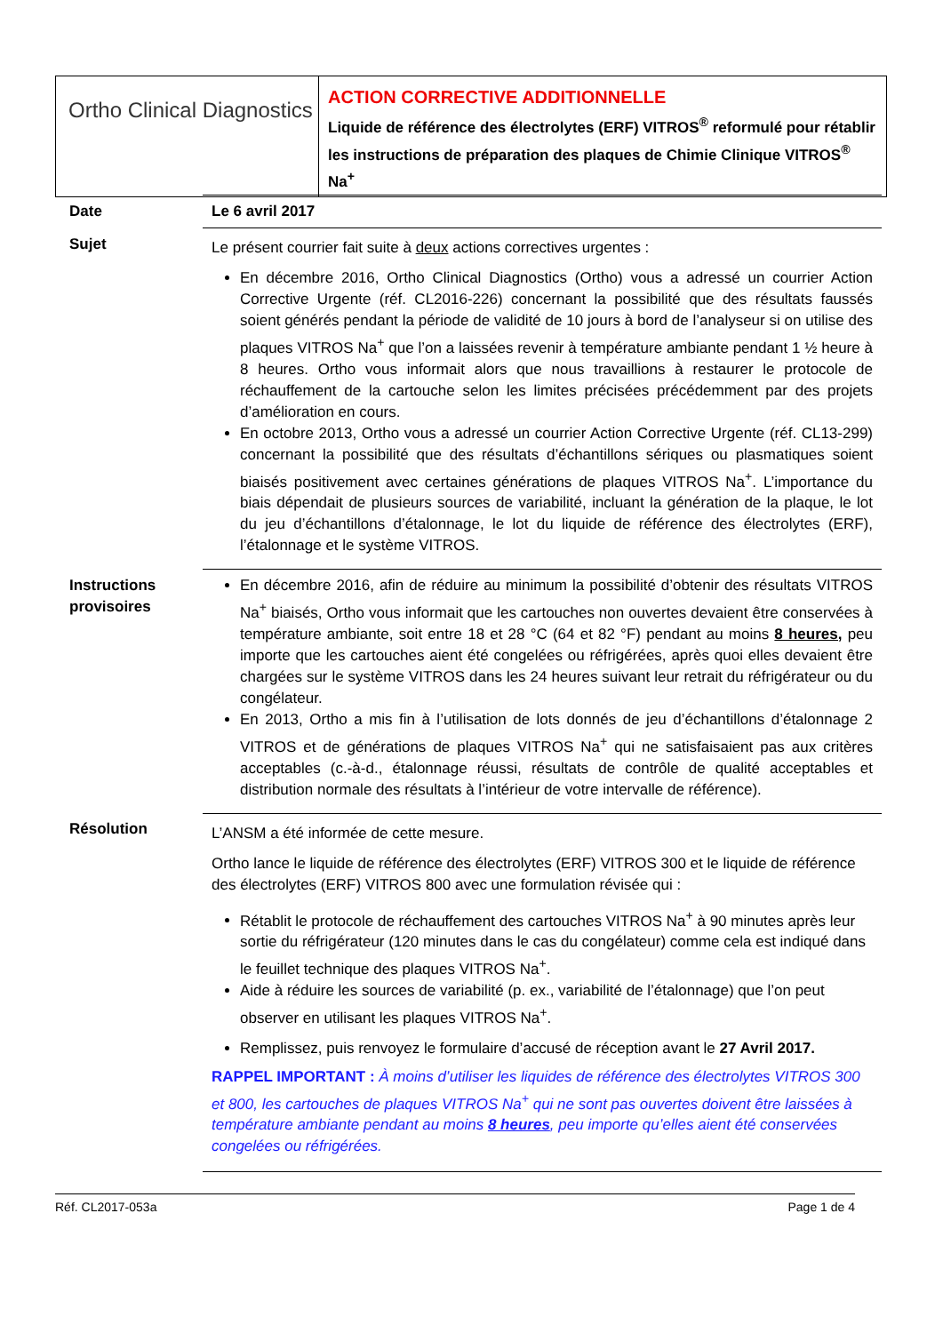Ortho Clinical Diagnostics
ACTION CORRECTIVE ADDITIONNELLE
Liquide de référence des électrolytes (ERF) VITROS<sup>®</sup> reformulé pour rétablir les instructions de préparation des plaques de Chimie Clinique VITROS<sup>®</sup> Na<sup>+</sup>
| Date | Le 6 avril 2017 |
| Sujet | Le présent courrier fait suite à deux actions correctives urgentes : En décembre 2016, Ortho Clinical Diagnostics (Ortho) vous a adressé un courrier Action Corrective Urgente (réf. CL2016-226) concernant la possibilité que des résultats faussés soient générés pendant la période de validité de 10 jours à bord de l’analyseur si on utilise des plaques VITROS Na<sup>+</sup> que l’on a laissées revenir à température ambiante pendant 1 ½ heure à 8 heures. Ortho vous informait alors que nous travaillions à restaurer le protocole de réchauffement de la cartouche selon les limites précisées précédemment par des projets d’amélioration en cours. En octobre 2013, Ortho vous a adressé un courrier Action Corrective Urgente (réf. CL13-299) concernant la possibilité que des résultats d’échantillons sériques ou plasmatiques soient biaisés positivement avec certaines générations de plaques VITROS Na<sup>+</sup>. L’importance du biais dépendait de plusieurs sources de variabilité, incluant la génération de la plaque, le lot du jeu d’échantillons d’étalonnage, le lot du liquide de référence des électrolytes (ERF), l’étalonnage et le système VITROS. |
| Instructions provisoires | En décembre 2016, afin de réduire au minimum la possibilité d’obtenir des résultats VITROS Na<sup>+</sup> biaisés, Ortho vous informait que les cartouches non ouvertes devaient être conservées à température ambiante, soit entre 18 et 28 °C (64 et 82 °F) pendant au moins 8 heures, peu importe que les cartouches aient été congelées ou réfrigérées, après quoi elles devaient être chargées sur le système VITROS dans les 24 heures suivant leur retrait du réfrigérateur ou du congélateur. En 2013, Ortho a mis fin à l’utilisation de lots donnés de jeu d’échantillons d’étalonnage 2 VITROS et de générations de plaques VITROS Na<sup>+</sup> qui ne satisfaisaient pas aux critères acceptables (c.-à-d., étalonnage réussi, résultats de contrôle de qualité acceptables et distribution normale des résultats à l’intérieur de votre intervalle de référence). |
| Résolution | L’ANSM a été informée de cette mesure. Ortho lance le liquide de référence des électrolytes (ERF) VITROS 300 et le liquide de référence des électrolytes (ERF) VITROS 800 avec une formulation révisée qui : Rétablit le protocole de réchauffement des cartouches VITROS Na<sup>+</sup> à 90 minutes après leur sortie du réfrigérateur (120 minutes dans le cas du congélateur) comme cela est indiqué dans le feuillet technique des plaques VITROS Na<sup>+</sup>. Aide à réduire les sources de variabilité (p. ex., variabilité de l’étalonnage) que l’on peut observer en utilisant les plaques VITROS Na<sup>+</sup>. Remplissez, puis renvoyez le formulaire d’accusé de réception avant le 27 Avril 2017. RAPPEL IMPORTANT : À moins d’utiliser les liquides de référence des électrolytes VITROS 300 et 800, les cartouches de plaques VITROS Na<sup>+</sup> qui ne sont pas ouvertes doivent être laissées à température ambiante pendant au moins 8 heures , peu importe qu’elles aient été conservées congelées ou réfrigérées. |
Réf. CL2017-053a Page 1 de 4